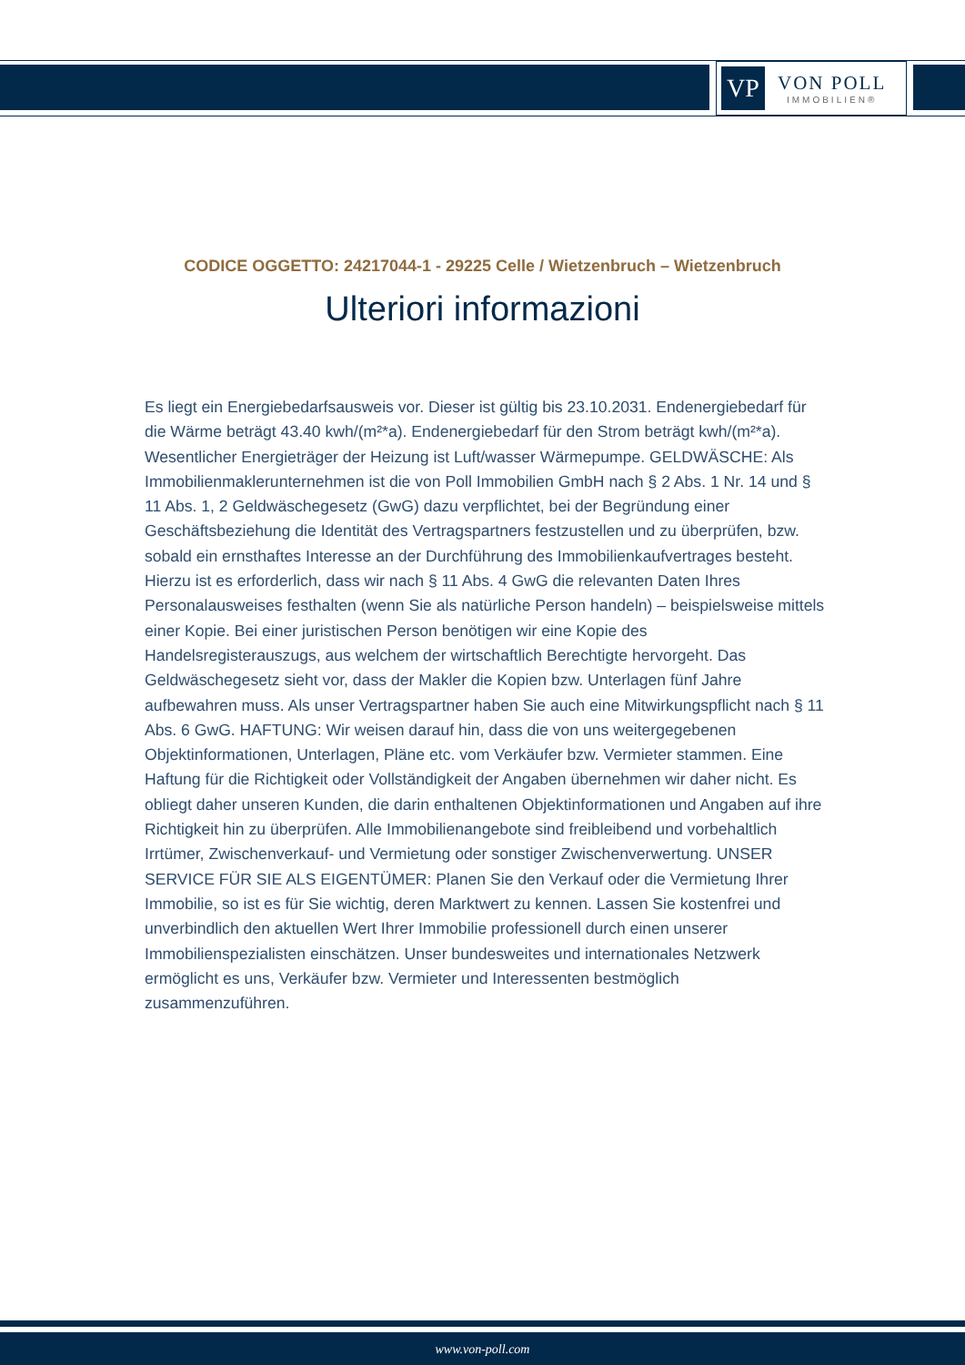VP
VON POLL
IMMOBILIEN®
CODICE OGGETTO: 24217044-1 - 29225 Celle / Wietzenbruch – Wietzenbruch
Ulteriori informazioni
Es liegt ein Energiebedarfsausweis vor. Dieser ist gültig bis 23.10.2031. Endenergiebedarf für die Wärme beträgt 43.40 kwh/(m²*a). Endenergiebedarf für den Strom beträgt kwh/(m²*a). Wesentlicher Energieträger der Heizung ist Luft/wasser Wärmepumpe. GELDWÄSCHE: Als Immobilienmaklerunternehmen ist die von Poll Immobilien GmbH nach § 2 Abs. 1 Nr. 14 und § 11 Abs. 1, 2 Geldwäschegesetz (GwG) dazu verpflichtet, bei der Begründung einer Geschäftsbeziehung die Identität des Vertragspartners festzustellen und zu überprüfen, bzw. sobald ein ernsthaftes Interesse an der Durchführung des Immobilienkaufvertrages besteht. Hierzu ist es erforderlich, dass wir nach § 11 Abs. 4 GwG die relevanten Daten Ihres Personalausweises festhalten (wenn Sie als natürliche Person handeln) – beispielsweise mittels einer Kopie. Bei einer juristischen Person benötigen wir eine Kopie des Handelsregisterauszugs, aus welchem der wirtschaftlich Berechtigte hervorgeht. Das Geldwäschegesetz sieht vor, dass der Makler die Kopien bzw. Unterlagen fünf Jahre aufbewahren muss. Als unser Vertragspartner haben Sie auch eine Mitwirkungspflicht nach § 11 Abs. 6 GwG. HAFTUNG: Wir weisen darauf hin, dass die von uns weitergegebenen Objektinformationen, Unterlagen, Pläne etc. vom Verkäufer bzw. Vermieter stammen. Eine Haftung für die Richtigkeit oder Vollständigkeit der Angaben übernehmen wir daher nicht. Es obliegt daher unseren Kunden, die darin enthaltenen Objektinformationen und Angaben auf ihre Richtigkeit hin zu überprüfen. Alle Immobilienangebote sind freibleibend und vorbehaltlich Irrtümer, Zwischenverkauf- und Vermietung oder sonstiger Zwischenverwertung. UNSER SERVICE FÜR SIE ALS EIGENTÜMER: Planen Sie den Verkauf oder die Vermietung Ihrer Immobilie, so ist es für Sie wichtig, deren Marktwert zu kennen. Lassen Sie kostenfrei und unverbindlich den aktuellen Wert Ihrer Immobilie professionell durch einen unserer Immobilienspezialisten einschätzen. Unser bundesweites und internationales Netzwerk ermöglicht es uns, Verkäufer bzw. Vermieter und Interessenten bestmöglich zusammenzuführen.
www.von-poll.com